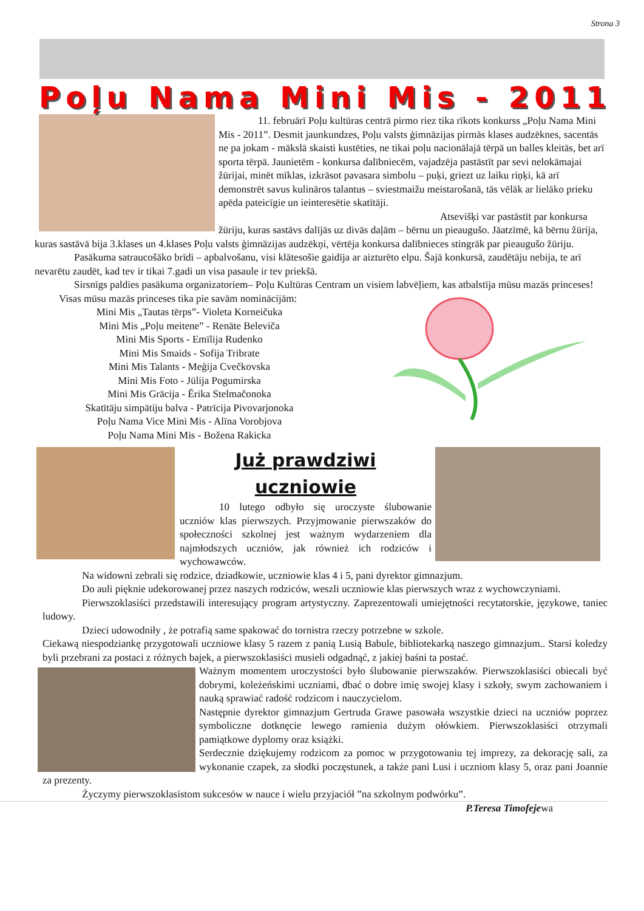Strona 3
Poļu Nama Mini Mis - 2011
11. februārī Poļu kultūras centrā pirmo riez tika rīkots konkurss „Poļu Nama Mini Mis - 2011”. Desmit jaunkundzes, Poļu valsts ģimnāzijas pirmās klases audzēknes, sacentās ne pa jokam - mākslā skaisti kustēties, ne tikai poļu nacionālajā tērpā un balles kleitās, bet arī sporta tērpā. Jaunietēm - konkursa dalībniecēm, vajadzēja pastāstīt par sevi nelokāmajai žūrijai, minēt mīklas, izkrāsot pavasara simbolu – puķi, griezt uz laiku riņķi, kā arī demonstrēt savus kulināros talantus – sviestmaižu meistarošanā, tās vēlāk ar lielāko prieku apēda pateicīgie un ieinteresētie skatītāji.
Atsevišķi var pastāstīt par konkursa žūriju, kuras sastāvs dalījās uz divās daļām – bērnu un pieaugušo. Jāatzīmē, kā bērnu žūrija, kuras sastāvā bija 3.klases un 4.klases Poļu valsts ģimnāzijas audzēkņi, vērtēja konkursa dalībnieces stingrāk par pieaugušo žūriju.
Pasākuma satraucošāko brīdi – apbalvošanu, visi klātesošie gaidīja ar aizturēto elpu. Šajā konkursā, zaudētāju nebija, te arī nevarētu zaudēt, kad tev ir tikai 7.gadi un visa pasaule ir tev priekšā.
Sirsnīgs paldies pasākuma organizatoriem– Poļu Kultūras Centram un visiem labvēļiem, kas atbalstīja mūsu mazās princeses!
Visas mūsu mazās princeses tika pie savām nominācijām:
Mini Mis „Tautas tērps”- Violeta Korneičuka
Mini Mis „Poļu meitene” - Renāte Beleviča
Mini Mis Sports - Emīlija Rudenko
Mini Mis Smaids - Sofija Tribrate
Mini Mis Talants - Meģija Cvečkovska
Mini Mis Foto - Jūlija Pogumirska
Mini Mis Grācija - Ērika Stelmačonoka
Skatītāju simpātiju balva - Patrīcija Pivovarjonoka
Poļu Nama Vice Mini Mis - Alīna Vorobjova
Poļu Nama Mini Mis - Božena Rakicka
Już prawdziwi
uczniowie
10 lutego odbyło się uroczyste ślubowanie uczniów klas pierwszych. Przyjmowanie pierwszaków do społeczności szkolnej jest ważnym wydarzeniem dla najmłodszych uczniów, jak również ich rodziców i wychowawców.
Na widowni zebrali się rodzice, dziadkowie, uczniowie klas 4 i 5, pani dyrektor gimnazjum.
Do auli pięknie udekorowanej przez naszych rodziców, weszli uczniowie klas pierwszych wraz z wychowczyniami.
Pierwszoklasiści przedstawili interesujący program artystyczny. Zaprezentowali umiejętności recytatorskie, językowe, taniec ludowy.
Dzieci udowodniły , że potrafią same spakować do tornistra rzeczy potrzebne w szkole.
Ciekawą niespodziankę przygotowali uczniowe klasy 5 razem z panią Lusią Babule, bibliotekarką naszego gimnazjum.. Starsi koledzy byli przebrani za postaci z różnych bajek, a pierwszoklasiści musieli odgadnąć, z jakiej baśni ta postać.
Ważnym momentem uroczystości było ślubowanie pierwszaków. Pierwszoklasiści obiecali być dobrymi, koleżeńskimi uczniami, dbać o dobre imię swojej klasy i szkoły, swym zachowaniem i nauką sprawiać radość rodzicom i nauczycielom.
Następnie dyrektor gimnazjum Gertruda Grawe pasowała wszystkie dzieci na uczniów poprzez symboliczne dotknęcie lewego ramienia dużym ołówkiem. Pierwszoklasiści otrzymali pamiątkowe dyplomy oraz książki.
Serdecznie dziękujemy rodzicom za pomoc w przygotowaniu tej imprezy, za dekorację sali, za wykonanie czapek, za słodki poczęstunek, a także pani Lusi i uczniom klasy 5, oraz pani Joannie za prezenty.
Życzymy pierwszoklasistom sukcesów w nauce i wielu przyjaciół ”na szkolnym podwórku”.
P.Teresa Timofejewa